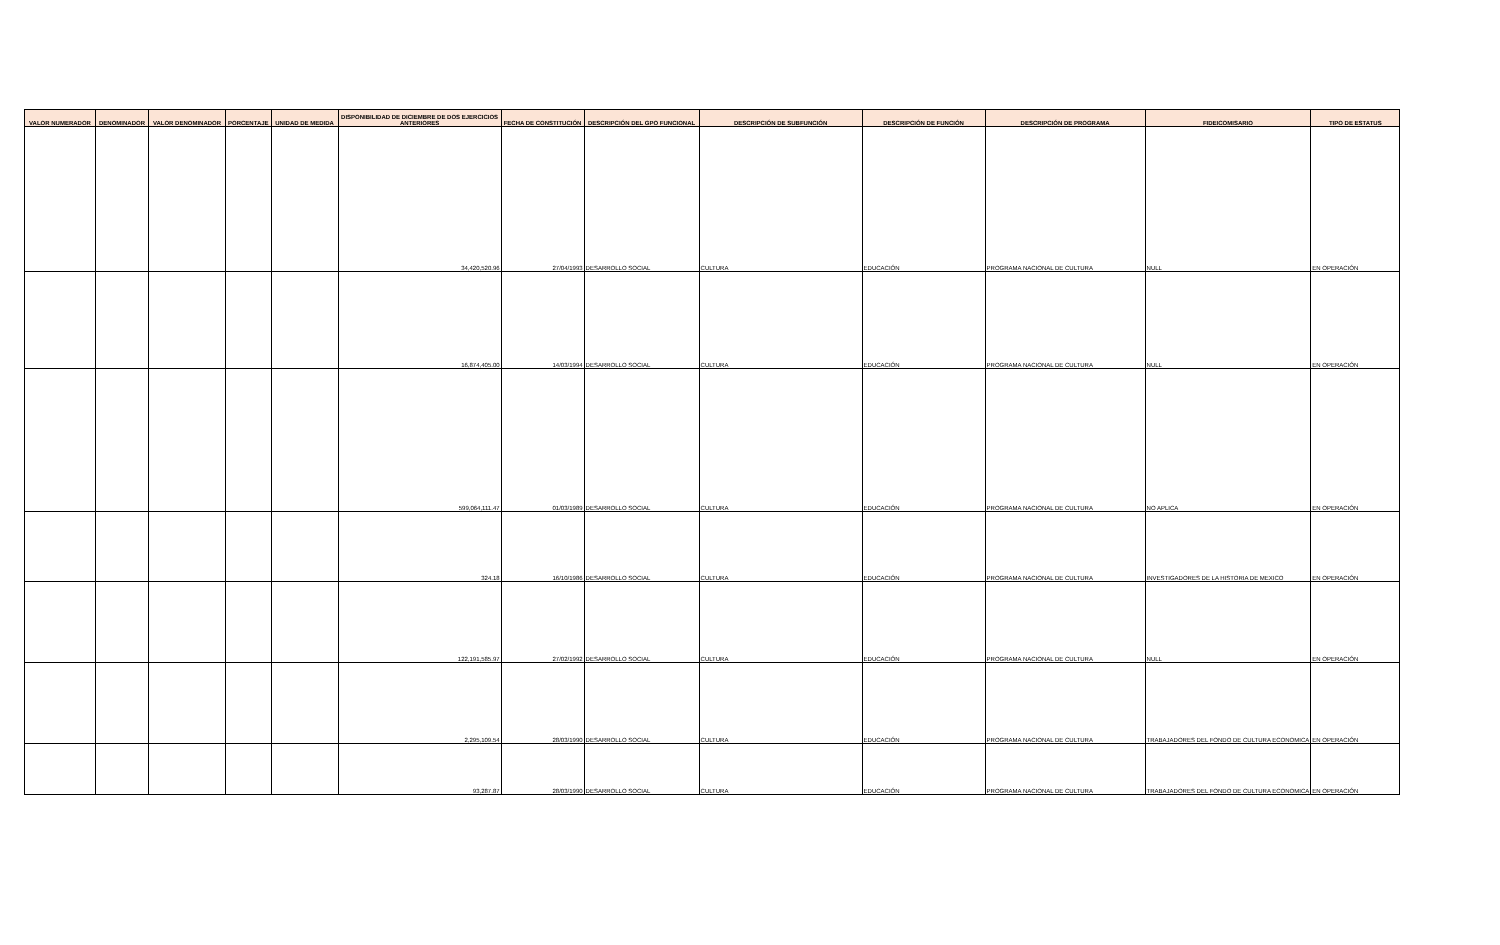| VALOR NUMERADOR | DENOMINADOR | VALOR DENOMINADOR | PORCENTAJE | UNIDAD DE MEDIDA | DISPONIBILIDAD DE DICIEMBRE DE DOS EJERCICIOS ANTERIORES | FECHA DE CONSTITUCIÓN | DESCRIPCIÓN DEL GPO FUNCIONAL | DESCRIPCIÓN DE SUBFUNCIÓN | DESCRIPCIÓN DE FUNCIÓN | DESCRIPCIÓN DE PROGRAMA | FIDEICOMISARIO | TIPO DE ESTATUS |
| --- | --- | --- | --- | --- | --- | --- | --- | --- | --- | --- | --- | --- |
| | | | | | 34,420,520.96 | 27/04/1993 | DESARROLLO SOCIAL | CULTURA | EDUCACIÓN | PROGRAMA NACIONAL DE CULTURA | NULL | EN OPERACIÓN |
| | | | | | 16,874,405.00 | 14/03/1994 | DESARROLLO SOCIAL | CULTURA | EDUCACIÓN | PROGRAMA NACIONAL DE CULTURA | NULL | EN OPERACIÓN |
| | | | | | 599,064,111.47 | 01/03/1989 | DESARROLLO SOCIAL | CULTURA | EDUCACIÓN | PROGRAMA NACIONAL DE CULTURA | NO APLICA | EN OPERACIÓN |
| | | | | | 324.18 | 16/10/1986 | DESARROLLO SOCIAL | CULTURA | EDUCACIÓN | PROGRAMA NACIONAL DE CULTURA | INVESTIGADORES DE LA HISTORIA DE MEXICO | EN OPERACIÓN |
| | | | | | 122,191,585.97 | 27/02/1992 | DESARROLLO SOCIAL | CULTURA | EDUCACIÓN | PROGRAMA NACIONAL DE CULTURA | NULL | EN OPERACIÓN |
| | | | | | 2,295,109.54 | 28/03/1990 | DESARROLLO SOCIAL | CULTURA | EDUCACIÓN | PROGRAMA NACIONAL DE CULTURA | TRABAJADORES DEL FONDO DE CULTURA ECONOMICA | EN OPERACIÓN |
| | | | | | 93,287.87 | 28/03/1990 | DESARROLLO SOCIAL | CULTURA | EDUCACIÓN | PROGRAMA NACIONAL DE CULTURA | TRABAJADORES DEL FONDO DE CULTURA ECONOMICA | EN OPERACIÓN |